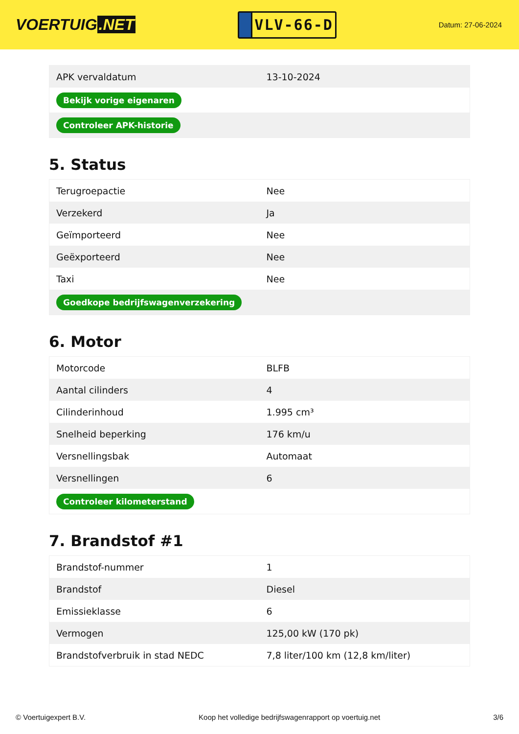VOERTUIG.NET
VLV-66-D
Datum: 27-06-2024
| APK vervaldatum | 13-10-2024 |
| Bekijk vorige eigenaren | |
| Controleer APK-historie | |
5. Status
| Terugroepactie | Nee |
| Verzekerd | Ja |
| Geïmporteerd | Nee |
| Geëxporteerd | Nee |
| Taxi | Nee |
| Goedkope bedrijfswagenverzekering | |
6. Motor
| Motorcode | BLFB |
| Aantal cilinders | 4 |
| Cilinderinhoud | 1.995 cm³ |
| Snelheid beperking | 176 km/u |
| Versnellingsbak | Automaat |
| Versnellingen | 6 |
| Controleer kilometerstand | |
7. Brandstof #1
| Brandstof-nummer | 1 |
| Brandstof | Diesel |
| Emissieklasse | 6 |
| Vermogen | 125,00 kW (170 pk) |
| Brandstofverbruik in stad NEDC | 7,8 liter/100 km (12,8 km/liter) |
© Voertuigexpert B.V. Koop het volledige bedrijfswagenrapport op voertuig.net 3/6